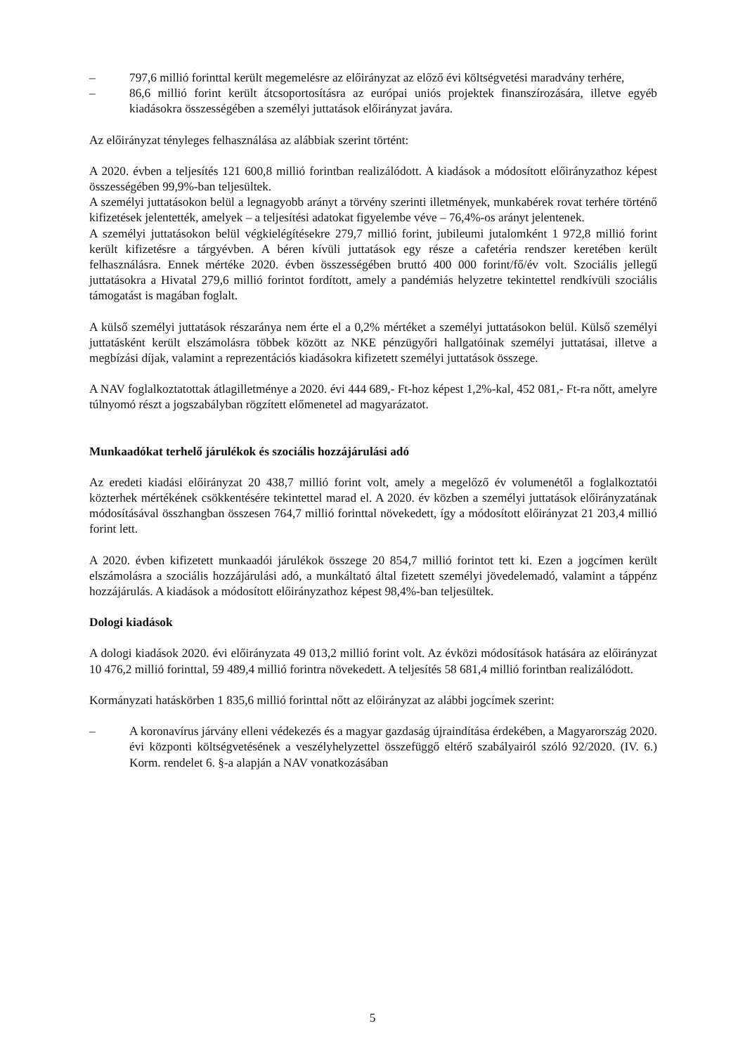– 797,6 millió forinttal került megemelésre az előirányzat az előző évi költségvetési maradvány terhére,
– 86,6 millió forint került átcsoportosításra az európai uniós projektek finanszírozására, illetve egyéb kiadásokra összességében a személyi juttatások előirányzat javára.
Az előirányzat tényleges felhasználása az alábbiak szerint történt:
A 2020. évben a teljesítés 121 600,8 millió forintban realizálódott. A kiadások a módosított előirányzathoz képest összességében 99,9%-ban teljesültek.
A személyi juttatásokon belül a legnagyobb arányt a törvény szerinti illetmények, munkabérek rovat terhére történő kifizetések jelentették, amelyek – a teljesítési adatokat figyelembe véve – 76,4%-os arányt jelentenek.
A személyi juttatásokon belül végkielégítésekre 279,7 millió forint, jubileumi jutalomként 1 972,8 millió forint került kifizetésre a tárgyévben. A béren kívüli juttatások egy része a cafetéria rendszer keretében került felhasználásra. Ennek mértéke 2020. évben összességében bruttó 400 000 forint/fő/év volt. Szociális jellegű juttatásokra a Hivatal 279,6 millió forintot fordított, amely a pandémiás helyzetre tekintettel rendkívüli szociális támogatást is magában foglalt.
A külső személyi juttatások részaránya nem érte el a 0,2% mértéket a személyi juttatásokon belül. Külső személyi juttatásként került elszámolásra többek között az NKE pénzügyőri hallgatóinak személyi juttatásai, illetve a megbízási díjak, valamint a reprezentációs kiadásokra kifizetett személyi juttatások összege.
A NAV foglalkoztatottak átlagilletménye a 2020. évi 444 689,- Ft-hoz képest 1,2%-kal, 452 081,- Ft-ra nőtt, amelyre túlnyomó részt a jogszabályban rögzített előmenetel ad magyarázatot.
Munkaadókat terhelő járulékok és szociális hozzájárulási adó
Az eredeti kiadási előirányzat 20 438,7 millió forint volt, amely a megelőző év volumenétől a foglalkoztatói közterhek mértékének csökkentésére tekintettel marad el. A 2020. év közben a személyi juttatások előirányzatának módosításával összhangban összesen 764,7 millió forinttal növekedett, így a módosított előirányzat 21 203,4 millió forint lett.
A 2020. évben kifizetett munkaadói járulékok összege 20 854,7 millió forintot tett ki. Ezen a jogcímen került elszámolásra a szociális hozzájárulási adó, a munkáltató által fizetett személyi jövedelemadó, valamint a táppénz hozzájárulás. A kiadások a módosított előirányzathoz képest 98,4%-ban teljesültek.
Dologi kiadások
A dologi kiadások 2020. évi előirányzata 49 013,2 millió forint volt. Az évközi módosítások hatására az előirányzat 10 476,2 millió forinttal, 59 489,4 millió forintra növekedett. A teljesítés 58 681,4 millió forintban realizálódott.
Kormányzati hatáskörben 1 835,6 millió forinttal nőtt az előirányzat az alábbi jogcímek szerint:
– A koronavírus járvány elleni védekezés és a magyar gazdaság újraindítása érdekében, a Magyarország 2020. évi központi költségvetésének a veszélyhelyzettel összefüggő eltérő szabályairól szóló 92/2020. (IV. 6.) Korm. rendelet 6. §-a alapján a NAV vonatkozásában
5